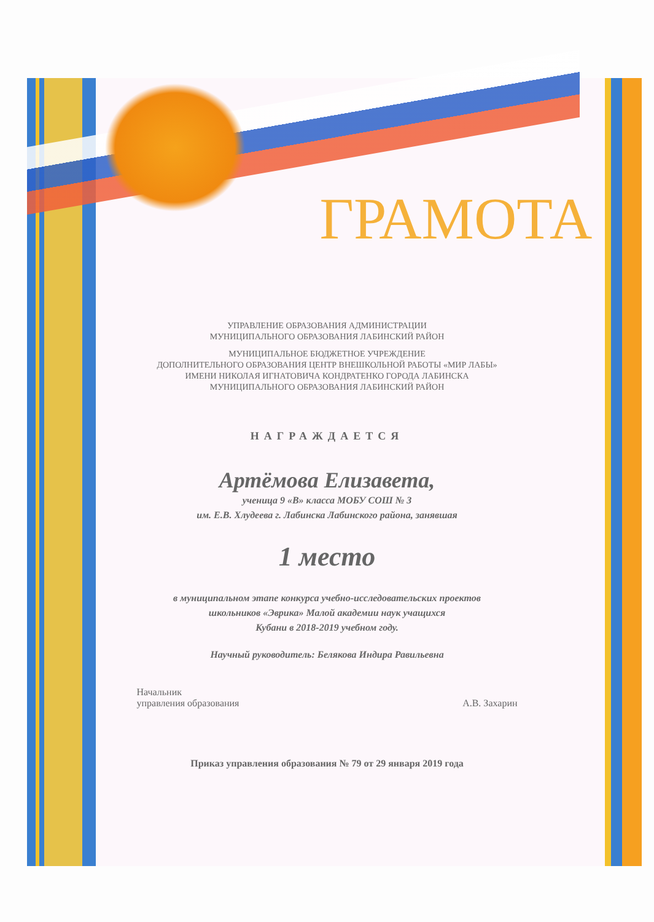ГРАМОТА
УПРАВЛЕНИЕ ОБРАЗОВАНИЯ АДМИНИСТРАЦИИ
МУНИЦИПАЛЬНОГО ОБРАЗОВАНИЯ ЛАБИНСКИЙ РАЙОН
МУНИЦИПАЛЬНОЕ БЮДЖЕТНОЕ УЧРЕЖДЕНИЕ
ДОПОЛНИТЕЛЬНОГО ОБРАЗОВАНИЯ ЦЕНТР ВНЕШКОЛЬНОЙ РАБОТЫ «МИР ЛАБЫ»
ИМЕНИ НИКОЛАЯ ИГНАТОВИЧА КОНДРАТЕНКО ГОРОДА ЛАБИНСКА
МУНИЦИПАЛЬНОГО ОБРАЗОВАНИЯ ЛАБИНСКИЙ РАЙОН
НАГРАЖДАЕТСЯ
Артёмова Елизавета,
ученица 9 «В» класса МОБУ СОШ № 3
им. Е.В. Хлудеева г. Лабинска Лабинского района, занявшая
1 место
в муниципальном этапе конкурса учебно-исследовательских проектов
школьников «Эврика» Малой академии наук учащихся
Кубани в 2018-2019 учебном году.
Научный руководитель: Белякова Индира Равильевна
Начальник
управления образования
А.В. Захарин
Приказ управления образования № 79 от 29 января 2019 года